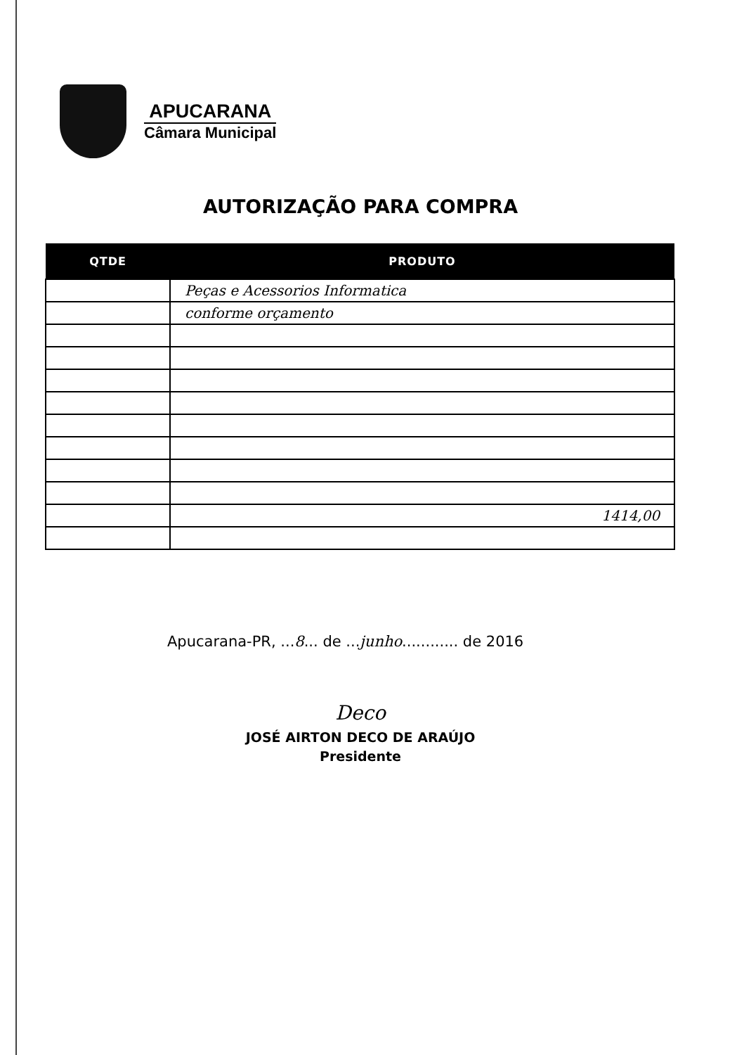APUCARANA
Câmara Municipal
AUTORIZAÇÃO PARA COMPRA
| QTDE | PRODUTO |
| --- | --- |
| | Peças e Acessorios Informatica |
| | conforme orçamento |
| | 1414,00 |
Apucarana-PR, ...8... de ...junho............ de 2016
Deco
JOSÉ AIRTON DECO DE ARAÚJO
Presidente